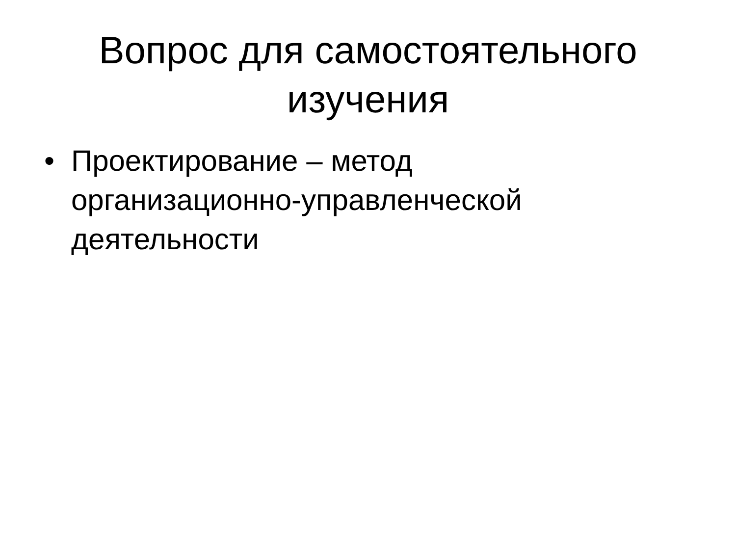Вопрос для самостоятельного
изучения
• Проектирование – метод организационно-управленческой деятельности